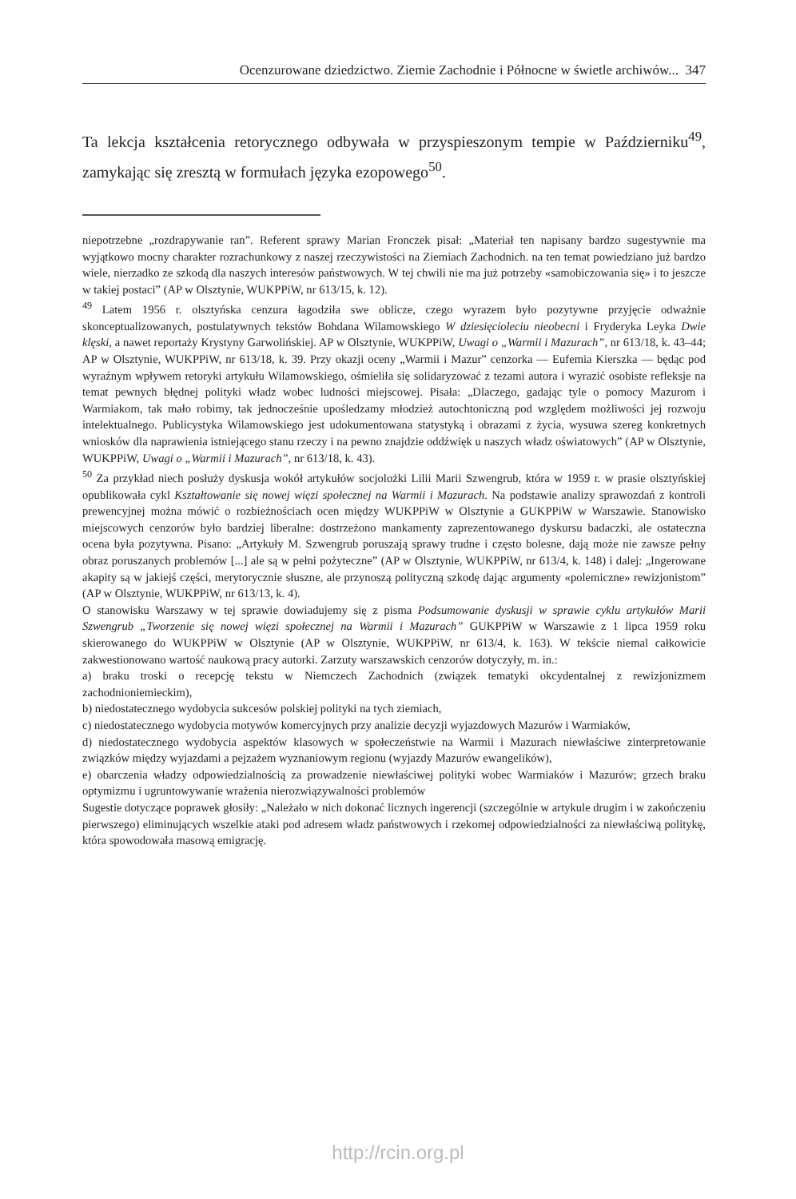Ocenzurowane dziedzictwo. Ziemie Zachodnie i Północne w świetle archiwów... 347
Ta lekcja kształcenia retorycznego odbywała w przyspieszonym tempie w Październiku<sup>49</sup>, zamykając się zresztą w formułach języka ezopowego<sup>50</sup>.
niepotrzebne „rozdrapywanie ran”. Referent sprawy Marian Fronczek pisał: „Materiał ten napisany bardzo sugestywnie ma wyjątkowo mocny charakter rozrachunkowy z naszej rzeczywistości na Ziemiach Zachodnich. na ten temat powiedziano już bardzo wiele, nierzadko ze szkodą dla naszych interesów państwowych. W tej chwili nie ma już potrzeby «samobiczowania się» i to jeszcze w takiej postaci” (AP w Olsztynie, WUKPPiW, nr 613/15, k. 12).
<sup>49</sup> Latem 1956 r. olsztyńska cenzura łagodziła swe oblicze, czego wyrazem było pozytywne przyjęcie odważnie skonceptualizowanych, postulatywnych tekstów Bohdana Wilamowskiego W dziesięcioleciu nieobecni i Fryderyka Leyka Dwie klęski, a nawet reportaży Krystyny Garwolińskiej. AP w Olsztynie, WUKPPiW, Uwagi o „Warmii i Mazurach”, nr 613/18, k. 43–44; AP w Olsztynie, WUKPPiW, nr 613/18, k. 39. Przy okazji oceny „Warmii i Mazur” cenzorka — Eufemia Kierszka — będąc pod wyraźnym wpływem retoryki artykułu Wilamowskiego, ośmieliła się solidaryzować z tezami autora i wyrazić osobiste refleksje na temat pewnych błędnej polityki władz wobec ludności miejscowej. Pisała: „Dlaczego, gadając tyle o pomocy Mazurom i Warmiakom, tak mało robimy, tak jednocześnie upośledzamy młodzież autochtoniczną pod względem możliwości jej rozwoju intelektualnego. Publicystyka Wilamowskiego jest udokumentowana statystyką i obrazami z życia, wysuwa szereg konkretnych wniosków dla naprawienia istniejącego stanu rzeczy i na pewno znajdzie oddźwięk u naszych władz oświatowych” (AP w Olsztynie, WUKPPiW, Uwagi o „Warmii i Mazurach”, nr 613/18, k. 43).
<sup>50</sup> Za przykład niech posłuży dyskusja wokół artykułów socjolożki Lilii Marii Szwengrub, która w 1959 r. w prasie olsztyńskiej opublikowała cykl Kształtowanie się nowej więzi społecznej na Warmii i Mazurach. Na podstawie analizy sprawozdań z kontroli prewencyjnej można mówić o rozbieżnościach ocen między WUKPPiW w Olsztynie a GUKPPiW w Warszawie. Stanowisko miejscowych cenzorów było bardziej liberalne: dostrzeżono mankamenty zaprezentowanego dyskursu badaczki, ale ostateczna ocena była pozytywna. Pisano: „Artykuły M. Szwengrub poruszają sprawy trudne i często bolesne, dają może nie zawsze pełny obraz poruszanych problemów [...] ale są w pełni pożyteczne” (AP w Olsztynie, WUKPPiW, nr 613/4, k. 148) i dalej: „Ingerowane akapity są w jakiejś części, merytorycznie słuszne, ale przynoszą polityczną szkodę dając argumenty «polemiczne» rewizjonistom” (AP w Olsztynie, WUKPPiW, nr 613/13, k. 4).
O stanowisku Warszawy w tej sprawie dowiadujemy się z pisma Podsumowanie dyskusji w sprawie cyklu artykułów Marii Szwengrub „Tworzenie się nowej więzi społecznej na Warmii i Mazurach” GUKPPiW w Warszawie z 1 lipca 1959 roku skierowanego do WUKPPiW w Olsztynie (AP w Olsztynie, WUKPPiW, nr 613/4, k. 163). W tekście niemal całkowicie zakwestionowano wartość naukową pracy autorki. Zarzuty warszawskich cenzorów dotyczyły, m. in.:
a) braku troski o recepcję tekstu w Niemczech Zachodnich (związek tematyki okcydentalnej z rewizjonizmem zachodnioniemieckim),
b) niedostatecznego wydobycia sukcesów polskiej polityki na tych ziemiach,
c) niedostatecznego wydobycia motywów komercyjnych przy analizie decyzji wyjazdowych Mazurów i Warmiaków,
d) niedostatecznego wydobycia aspektów klasowych w społeczeństwie na Warmii i Mazurach niewłaściwe zinterpretowanie związków między wyjazdami a pejzażem wyznaniowym regionu (wyjazdy Mazurów ewangelików),
e) obarczenia władzy odpowiedzialnością za prowadzenie niewłaściwej polityki wobec Warmiaków i Mazurów; grzech braku optymizmu i ugruntowywanie wrażenia nierozwiązywalności problemów
Sugestie dotyczące poprawek głosiły: „Należało w nich dokonać licznych ingerencji (szczególnie w artykule drugim i w zakończeniu pierwszego) eliminujących wszelkie ataki pod adresem władz państwowych i rzekomej odpowiedzialności za niewłaściwą politykę, która spowodowała masową emigrację.
http://rcin.org.pl